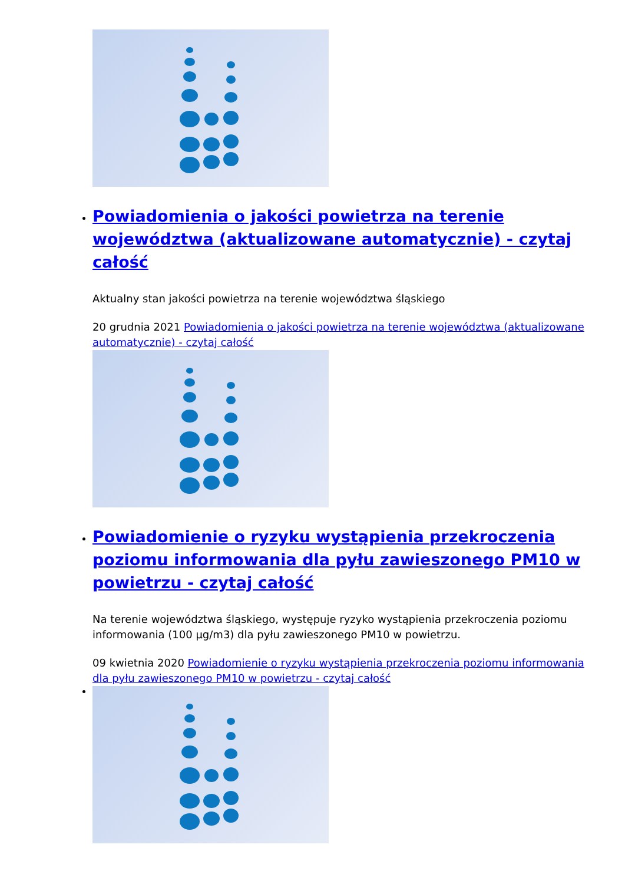Powiadomienia o jakości powietrza na terenie województwa (aktualizowane automatycznie) - czytaj całość
Aktualny stan jakości powietrza na terenie województwa śląskiego
20 grudnia 2021 Powiadomienia o jakości powietrza na terenie województwa (aktualizowane automatycznie) - czytaj całość
Powiadomienie o ryzyku wystąpienia przekroczenia poziomu informowania dla pyłu zawieszonego PM10 w powietrzu - czytaj całość
Na terenie województwa śląskiego, występuje ryzyko wystąpienia przekroczenia poziomu informowania (100 µg/m3) dla pyłu zawieszonego PM10 w powietrzu.
09 kwietnia 2020 Powiadomienie o ryzyku wystąpienia przekroczenia poziomu informowania dla pyłu zawieszonego PM10 w powietrzu - czytaj całość